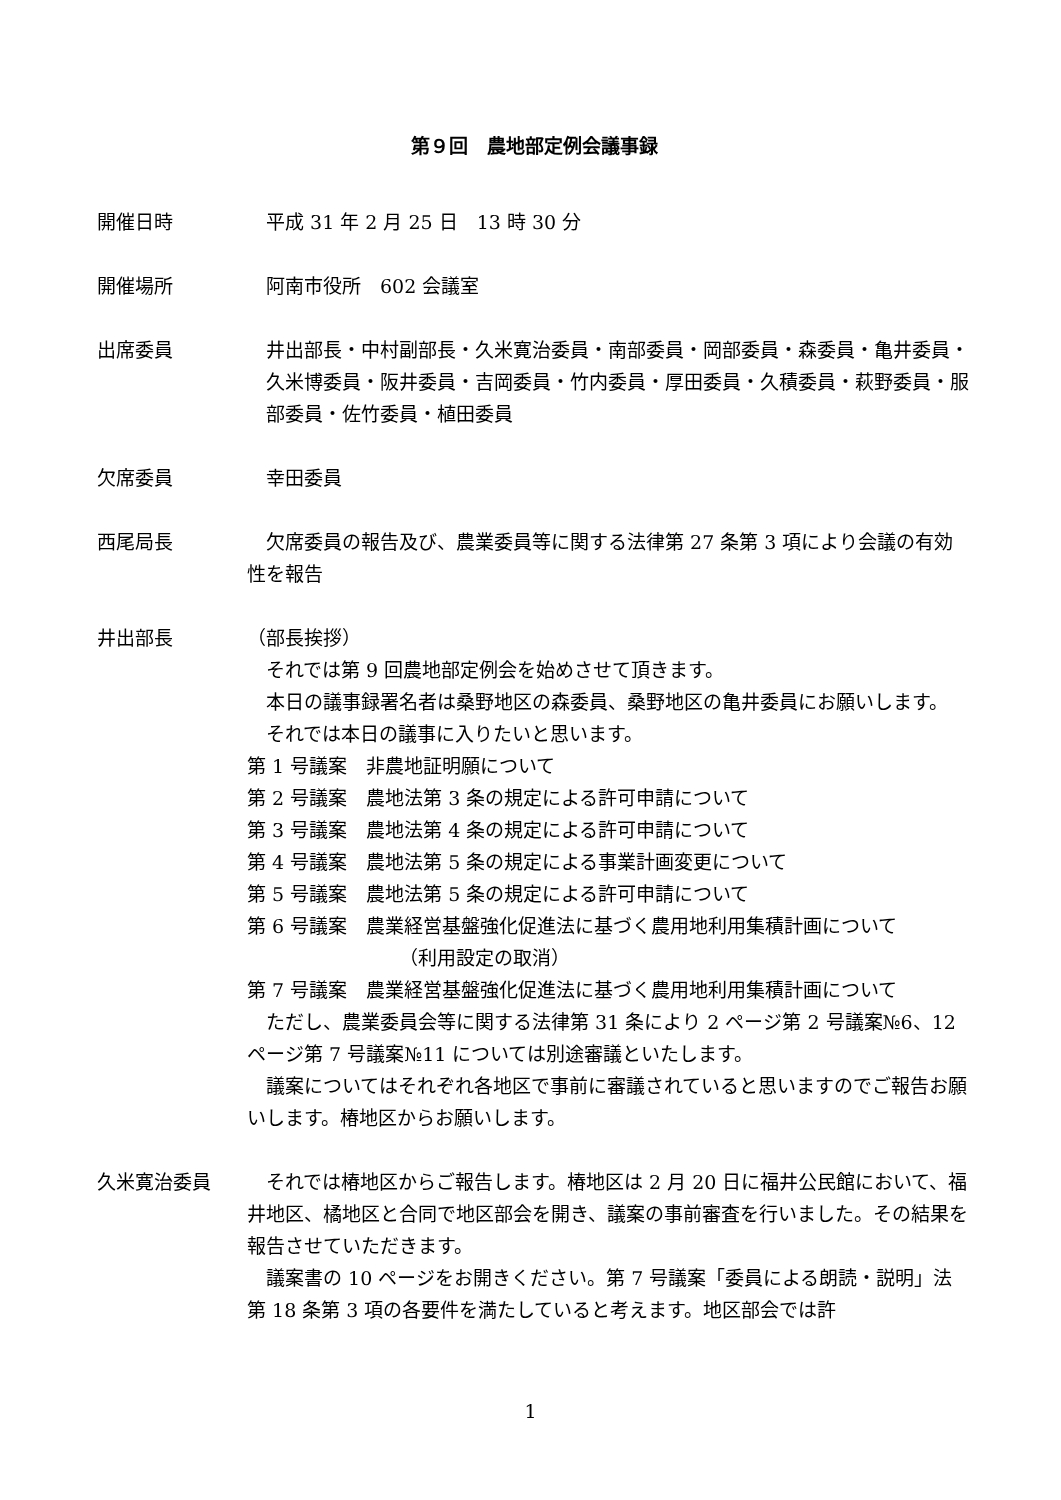第９回　農地部定例会議事録
開催日時 　平成 31 年 2 月 25 日　13 時 30 分
開催場所 　阿南市役所　602 会議室
出席委員 井出部長・中村副部長・久米寛治委員・南部委員・岡部委員・森委員・亀井委員・久米博委員・阪井委員・吉岡委員・竹内委員・厚田委員・久積委員・萩野委員・服部委員・佐竹委員・植田委員
欠席委員 　幸田委員
西尾局長 欠席委員の報告及び、農業委員等に関する法律第 27 条第 3 項により会議の有効性を報告
井出部長 （部長挨拶）
それでは第 9 回農地部定例会を始めさせて頂きます。
本日の議事録署名者は桑野地区の森委員、桑野地区の亀井委員にお願いします。
それでは本日の議事に入りたいと思います。
第 1 号議案　非農地証明願について
第 2 号議案　農地法第 3 条の規定による許可申請について
第 3 号議案　農地法第 4 条の規定による許可申請について
第 4 号議案　農地法第 5 条の規定による事業計画変更について
第 5 号議案　農地法第 5 条の規定による許可申請について
第 6 号議案　農業経営基盤強化促進法に基づく農用地利用集積計画について
（利用設定の取消）
第 7 号議案　農業経営基盤強化促進法に基づく農用地利用集積計画について
ただし、農業委員会等に関する法律第 31 条により 2 ページ第 2 号議案№6、12 ページ第 7 号議案№11 については別途審議といたします。
議案についてはそれぞれ各地区で事前に審議されていると思いますのでご報告お願いします。椿地区からお願いします。
久米寛治委員 それでは椿地区からご報告します。椿地区は 2 月 20 日に福井公民館において、福井地区、橘地区と合同で地区部会を開き、議案の事前審査を行いました。その結果を報告させていただきます。
議案書の 10 ページをお開きください。第 7 号議案「委員による朗読・説明」法第 18 条第 3 項の各要件を満たしていると考えます。地区部会では許
1